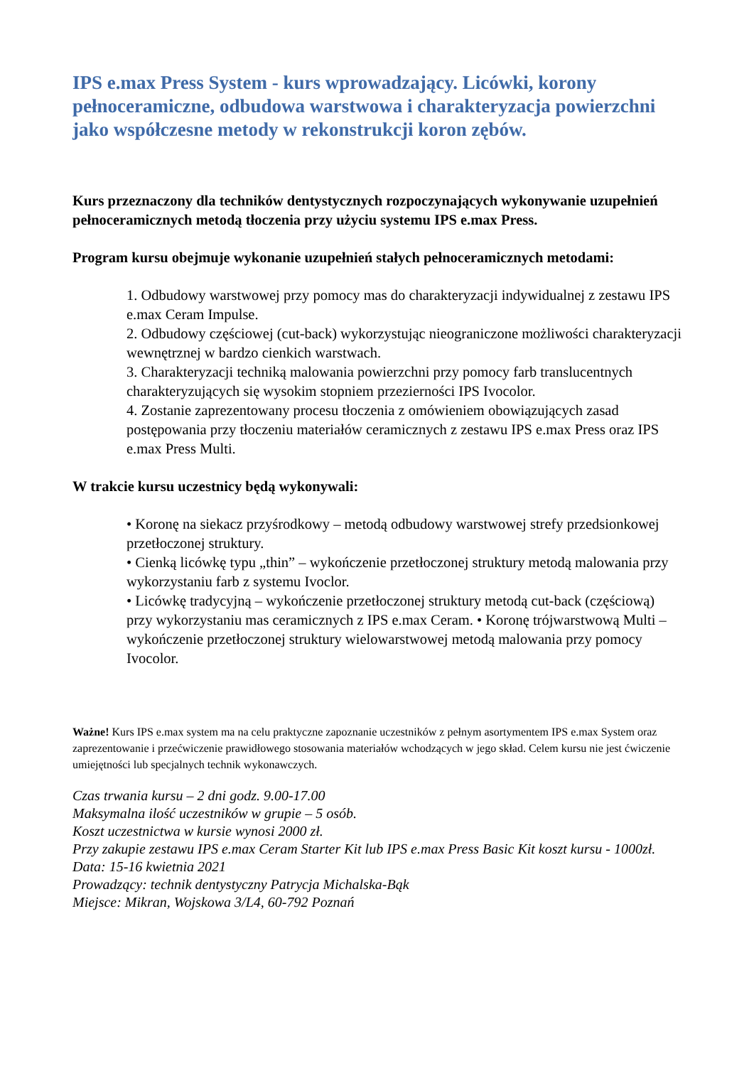IPS e.max Press System - kurs wprowadzający. Licówki, korony pełnoceramiczne, odbudowa warstwowa i charakteryzacja powierzchni jako współczesne metody w rekonstrukcji koron zębów.
Kurs przeznaczony dla techników dentystycznych rozpoczynających wykonywanie uzupełnień pełnoceramicznych metodą tłoczenia przy użyciu systemu IPS e.max Press.
Program kursu obejmuje wykonanie uzupełnień stałych pełnoceramicznych metodami:
1. Odbudowy warstwowej przy pomocy mas do charakteryzacji indywidualnej z zestawu IPS e.max Ceram Impulse.
2. Odbudowy częściowej (cut-back) wykorzystując nieograniczone możliwości charakteryzacji wewnętrznej w bardzo cienkich warstwach.
3. Charakteryzacji techniką malowania powierzchni przy pomocy farb translucentnych charakteryzujących się wysokim stopniem przezierności IPS Ivocolor.
4. Zostanie zaprezentowany procesu tłoczenia z omówieniem obowiązujących zasad postępowania przy tłoczeniu materiałów ceramicznych z zestawu IPS e.max Press oraz IPS e.max Press Multi.
W trakcie kursu uczestnicy będą wykonywali:
• Koronę na siekacz przyśrodkowy – metodą odbudowy warstwowej strefy przedsionkowej przetłoczonej struktury.
• Cienką licówkę typu „thin” – wykończenie przetłoczonej struktury metodą malowania przy wykorzystaniu farb z systemu Ivoclor.
• Licówkę tradycyjną – wykończenie przetłoczonej struktury metodą cut-back (częściową) przy wykorzystaniu mas ceramicznych z IPS e.max Ceram. • Koronę trójwarstwową Multi – wykończenie przetłoczonej struktury wielowarstwowej metodą malowania przy pomocy Ivocolor.
Ważne! Kurs IPS e.max system ma na celu praktyczne zapoznanie uczestników z pełnym asortymentem IPS e.max System oraz zaprezentowanie i przećwiczenie prawidłowego stosowania materiałów wchodzących w jego skład. Celem kursu nie jest ćwiczenie umiejętności lub specjalnych technik wykonawczych.
Czas trwania kursu – 2 dni godz. 9.00-17.00
Maksymalna ilość uczestników w grupie – 5 osób.
Koszt uczestnictwa w kursie wynosi 2000 zł.
Przy zakupie zestawu IPS e.max Ceram Starter Kit lub IPS e.max Press Basic Kit koszt kursu - 1000zł.
Data: 15-16 kwietnia 2021
Prowadzący: technik dentystyczny Patrycja Michalska-Bąk
Miejsce: Mikran, Wojskowa 3/L4, 60-792 Poznań